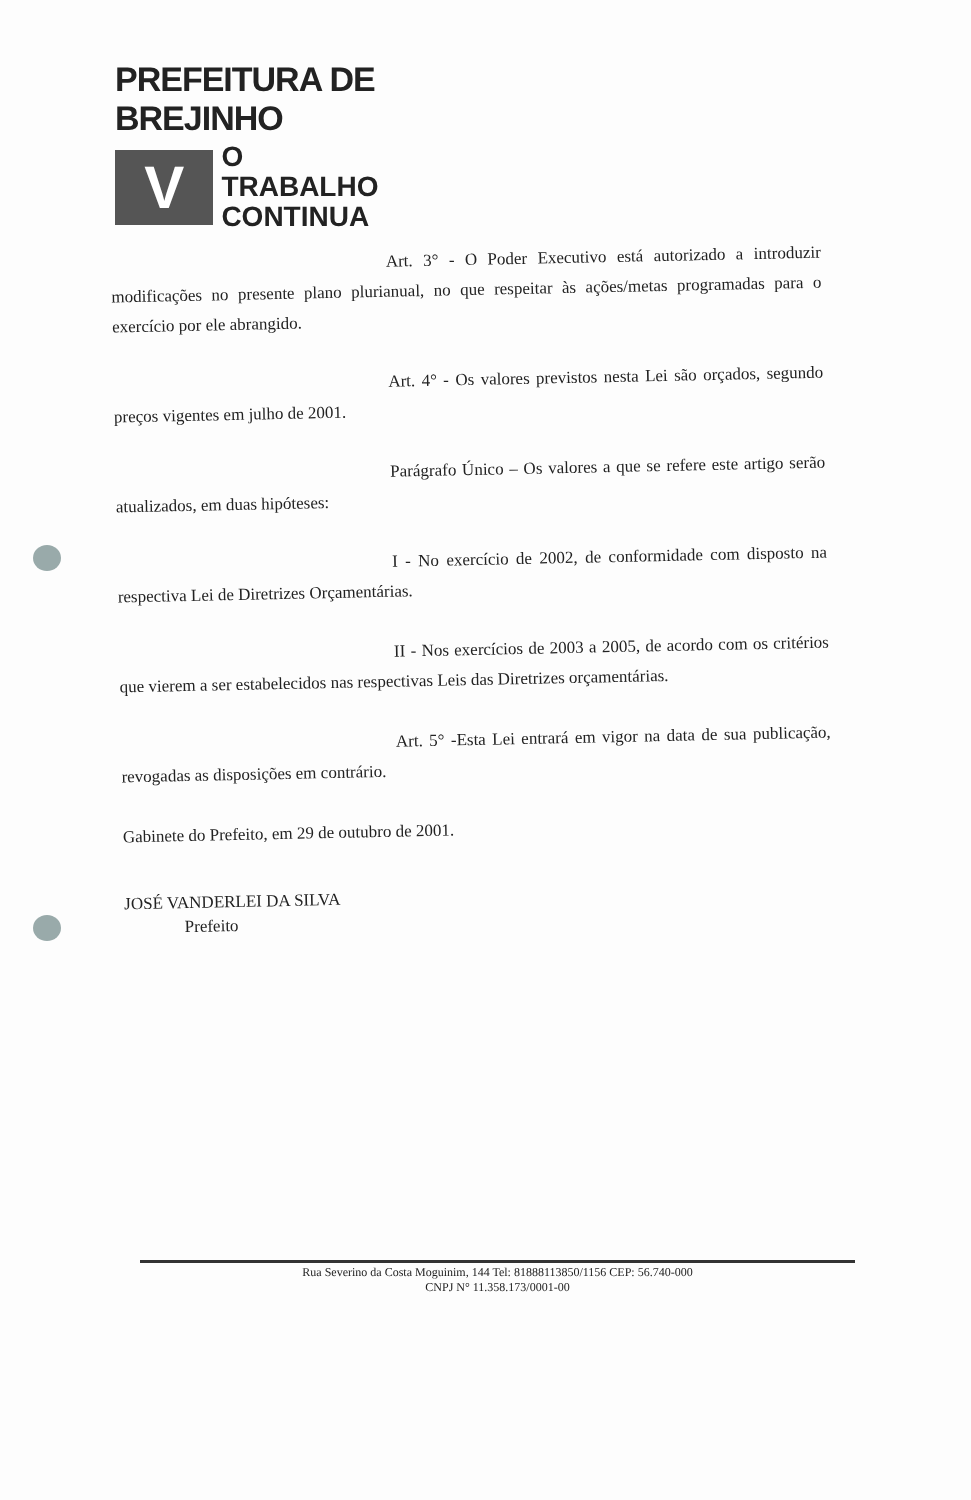PREFEITURA DE BREJINHO
V
O TRABALHO
CONTINUA
Art. 3° - O Poder Executivo está autorizado a introduzir modificações no presente plano plurianual, no que respeitar às ações/metas programadas para o exercício por ele abrangido.
Art. 4° - Os valores previstos nesta Lei são orçados, segundo preços vigentes em julho de 2001.
Parágrafo Único – Os valores a que se refere este artigo serão atualizados, em duas hipóteses:
I - No exercício de 2002, de conformidade com disposto na respectiva Lei de Diretrizes Orçamentárias.
II - Nos exercícios de 2003 a 2005, de acordo com os critérios que vierem a ser estabelecidos nas respectivas Leis das Diretrizes orçamentárias.
Art. 5° -Esta Lei entrará em vigor na data de sua publicação, revogadas as disposições em contrário.
Gabinete do Prefeito, em 29 de outubro de 2001.
JOSÉ VANDERLEI DA SILVA
Prefeito
Rua Severino da Costa Moguinim, 144 Tel: 81888113850/1156 CEP: 56.740-000
CNPJ N° 11.358.173/0001-00